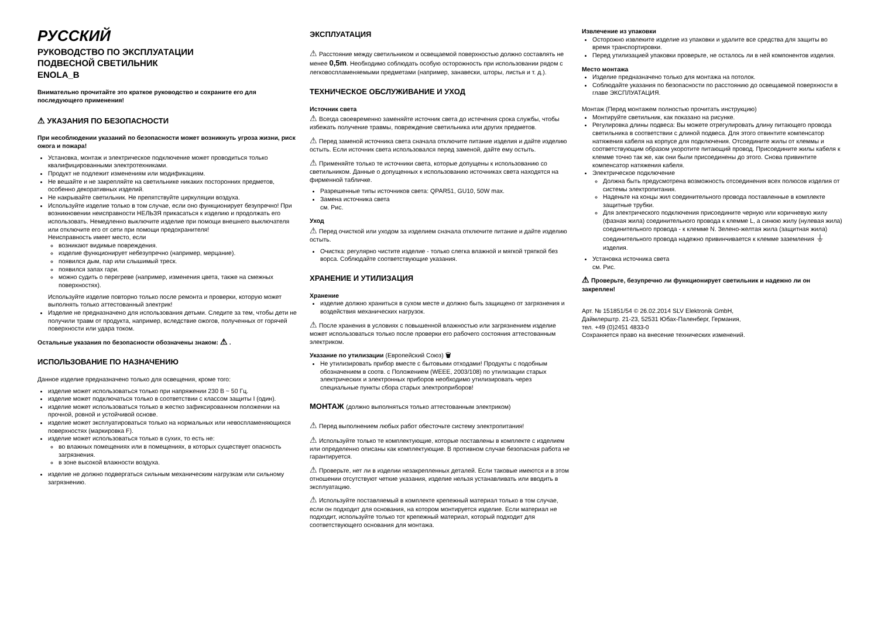РУССКИЙ
РУКОВОДСТВО ПО ЭКСПЛУАТАЦИИ
ПОДВЕСНОЙ СВЕТИЛЬНИК
ENOLA_B
Внимательно прочитайте это краткое руководство и сохраните его для последующего применения!
⚠ УКАЗАНИЯ ПО БЕЗОПАСНОСТИ
При несоблюдении указаний по безопасности может возникнуть угроза жизни, риск ожога и пожара!
Установка, монтаж и электрическое подключение может проводиться только квалифицированными электротехниками.
Продукт не подлежит изменениям или модификациям.
Не вешайте и не закрепляйте на светильнике никаких посторонних предметов, особенно декоративных изделий.
Не накрывайте светильник. Не препятствуйте циркуляции воздуха.
Используйте изделие только в том случае, если оно функционирует безупречно! При возникновении неисправности НЕЛЬЗЯ прикасаться к изделию и продолжать его использовать. Немедленно выключите изделие при помощи внешнего выключателя или отключите его от сети при помощи предохранителя!
Неисправность имеет место, если
возникают видимые повреждения.
изделие функционирует небезупречно (например, мерцание).
появился дым, пар или слышимый треск.
появился запах гари.
можно судить о перегреве (например, изменения цвета, также на смежных поверхностях).
Используйте изделие повторно только после ремонта и проверки, которую может выполнять только аттестованный электрик!
Изделие не предназначено для использования детьми. Следите за тем, чтобы дети не получили травм от продукта, например, вследствие ожогов, полученных от горячей поверхности или удара током.
Остальные указания по безопасности обозначены знаком: ⚠ .
ИСПОЛЬЗОВАНИЕ ПО НАЗНАЧЕНИЮ
Данное изделие предназначено только для освещения, кроме того:
изделие может использоваться только при напряжении 230 В ~ 50 Гц.
изделие может подключаться только в соответствии с классом защиты I (один).
изделие может использоваться только в жестко зафиксированном положении на прочной, ровной и устойчивой основе.
изделие может эксплуатироваться только на нормальных или невоспламеняющихся поверхностях (маркировка F).
изделие может использоваться только в сухих, то есть не:
во влажных помещениях или в помещениях, в которых существует опасность загрязнения.
в зоне высокой влажности воздуха.
изделие не должно подвергаться сильным механическим нагрузкам или сильному загрязнению.
ЭКСПЛУАТАЦИЯ
⚠ Расстояние между светильником и освещаемой поверхностью должно составлять не менее 0,5m. Необходимо соблюдать особую осторожность при использовании рядом с легковоспламеняемыми предметами (например, занавески, шторы, листья и т. д.).
ТЕХНИЧЕСКОЕ ОБСЛУЖИВАНИЕ И УХОД
Источник света
⚠ Всегда своевременно заменяйте источник света до истечения срока службы, чтобы избежать получение травмы, повреждение светильника или других предметов.
⚠ Перед заменой источника света сначала отключите питание изделия и дайте изделию остыть. Если источник света использовался перед заменой, дайте ему остыть.
⚠ Применяйте только те источники света, которые допущены к использованию со светильником. Данные о допущенных к использованию источниках света находятся на фирменной табличке.
Разрешенные типы источников света: QPAR51, GU10, 50W max.
Замена источника света
см. Рис.
Уход
⚠ Перед очисткой или уходом за изделием сначала отключите питание и дайте изделию остыть.
Очистка: регулярно чистите изделие - только слегка влажной и мягкой тряпкой без ворса. Соблюдайте соответствующие указания.
ХРАНЕНИЕ И УТИЛИЗАЦИЯ
Хранение
изделие должно храниться в сухом месте и должно быть защищено от загрязнения и воздействия механических нагрузок.
⚠ После хранения в условиях с повышенной влажностью или загрязнением изделие может использоваться только после проверки его рабочего состояния аттестованным электриком.
Указание по утилизации (Европейский Союз) 🗑
Не утилизировать прибор вместе с бытовыми отходами! Продукты с подобным обозначением в соотв. с Положением (WEEE, 2003/108) по утилизации старых электрических и электронных приборов необходимо утилизировать через специальные пункты сбора старых электроприборов!
МОНТАЖ (должно выполняться только аттестованным электриком)
⚠ Перед выполнением любых работ обесточьте систему электропитания!
⚠ Используйте только те комплектующие, которые поставлены в комплекте с изделием или определенно описаны как комплектующие. В противном случае безопасная работа не гарантируется.
⚠ Проверьте, нет ли в изделии незакрепленных деталей. Если таковые имеются и в этом отношении отсутствуют четкие указания, изделие нельзя устанавливать или вводить в эксплуатацию.
⚠ Используйте поставляемый в комплекте крепежный материал только в том случае, если он подходит для основания, на котором монтируется изделие. Если материал не подходит, используйте только тот крепежный материал, который подходит для соответствующего основания для монтажа.
Извлечение из упаковки
Осторожно извлеките изделие из упаковки и удалите все средства для защиты во время транспортировки.
Перед утилизацией упаковки проверьте, не осталось ли в ней компонентов изделия.
Место монтажа
Изделие предназначено только для монтажа на потолок.
Соблюдайте указания по безопасности по расстоянию до освещаемой поверхности в главе ЭКСПЛУАТАЦИЯ.
Монтаж (Перед монтажем полностью прочитать инструкцию)
Монтируйте светильник, как показано на рисунке.
Регулировка длины подвеса: Вы можете отрегулировать длину питающего провода светильника в соответствии с длиной подвеса. Для этого отвинтите компенсатор натяжения кабеля на корпусе для подключения. Отсоедините жилы от клеммы и соответствующим образом укоротите питающий провод. Присоедините жилы кабеля к клемме точно так же, как они были присоединены до этого. Снова привинтите компенсатор натяжения кабеля.
Электрическое подключение
Должна быть предусмотрена возможность отсоединения всех полюсов изделия от системы электропитания.
Наденьте на концы жил соединительного провода поставленные в комплекте защитные трубки.
Для электрического подключения присоедините черную или коричневую жилу (фазная жила) соединительного провода к клемме L, а синюю жилу (нулевая жила) соединительного провода - к клемме N. Зелено-желтая жила (защитная жила) соединительного провода надежно привинчивается к клемме заземления ⏚ изделия.
Установка источника света
см. Рис.
⚠ Проверьте, безупречно ли функционирует светильник и надежно ли он закреплен!
Арт. № 151851/54 © 26.02.2014 SLV Elektronik GmbH,
Даймлерштр. 21-23, 52531 Юбах-Паленберг, Германия,
тел. +49 (0)2451 4833-0
Сохраняется право на внесение технических изменений.